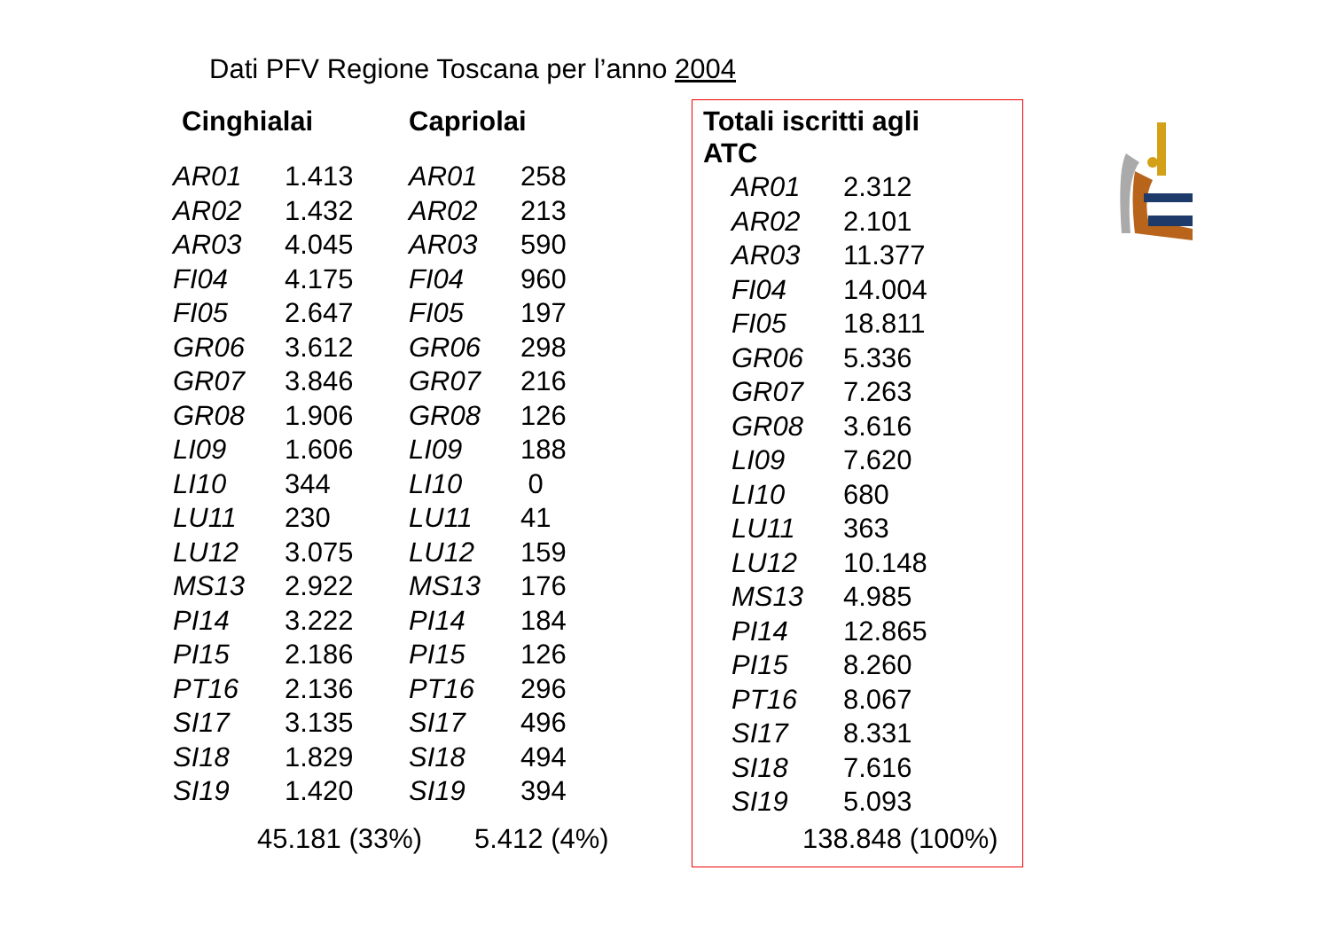Dati PFV Regione Toscana per l’anno 2004
| Cinghialai | | Capriolai | |
| --- | --- | --- | --- |
| AR01 | 1.413 | AR01 | 258 |
| AR02 | 1.432 | AR02 | 213 |
| AR03 | 4.045 | AR03 | 590 |
| FI04 | 4.175 | FI04 | 960 |
| FI05 | 2.647 | FI05 | 197 |
| GR06 | 3.612 | GR06 | 298 |
| GR07 | 3.846 | GR07 | 216 |
| GR08 | 1.906 | GR08 | 126 |
| LI09 | 1.606 | LI09 | 188 |
| LI10 | 344 | LI10 | 0 |
| LU11 | 230 | LU11 | 41 |
| LU12 | 3.075 | LU12 | 159 |
| MS13 | 2.922 | MS13 | 176 |
| PI14 | 3.222 | PI14 | 184 |
| PI15 | 2.186 | PI15 | 126 |
| PT16 | 2.136 | PT16 | 296 |
| SI17 | 3.135 | SI17 | 496 |
| SI18 | 1.829 | SI18 | 494 |
| SI19 | 1.420 | SI19 | 394 |
45.181 (33%) 5.412 (4%)
| Totali iscritti agli ATC | |
| --- | --- |
| AR01 | 2.312 |
| AR02 | 2.101 |
| AR03 | 11.377 |
| FI04 | 14.004 |
| FI05 | 18.811 |
| GR06 | 5.336 |
| GR07 | 7.263 |
| GR08 | 3.616 |
| LI09 | 7.620 |
| LI10 | 680 |
| LU11 | 363 |
| LU12 | 10.148 |
| MS13 | 4.985 |
| PI14 | 12.865 |
| PI15 | 8.260 |
| PT16 | 8.067 |
| SI17 | 8.331 |
| SI18 | 7.616 |
| SI19 | 5.093 |
138.848 (100%)